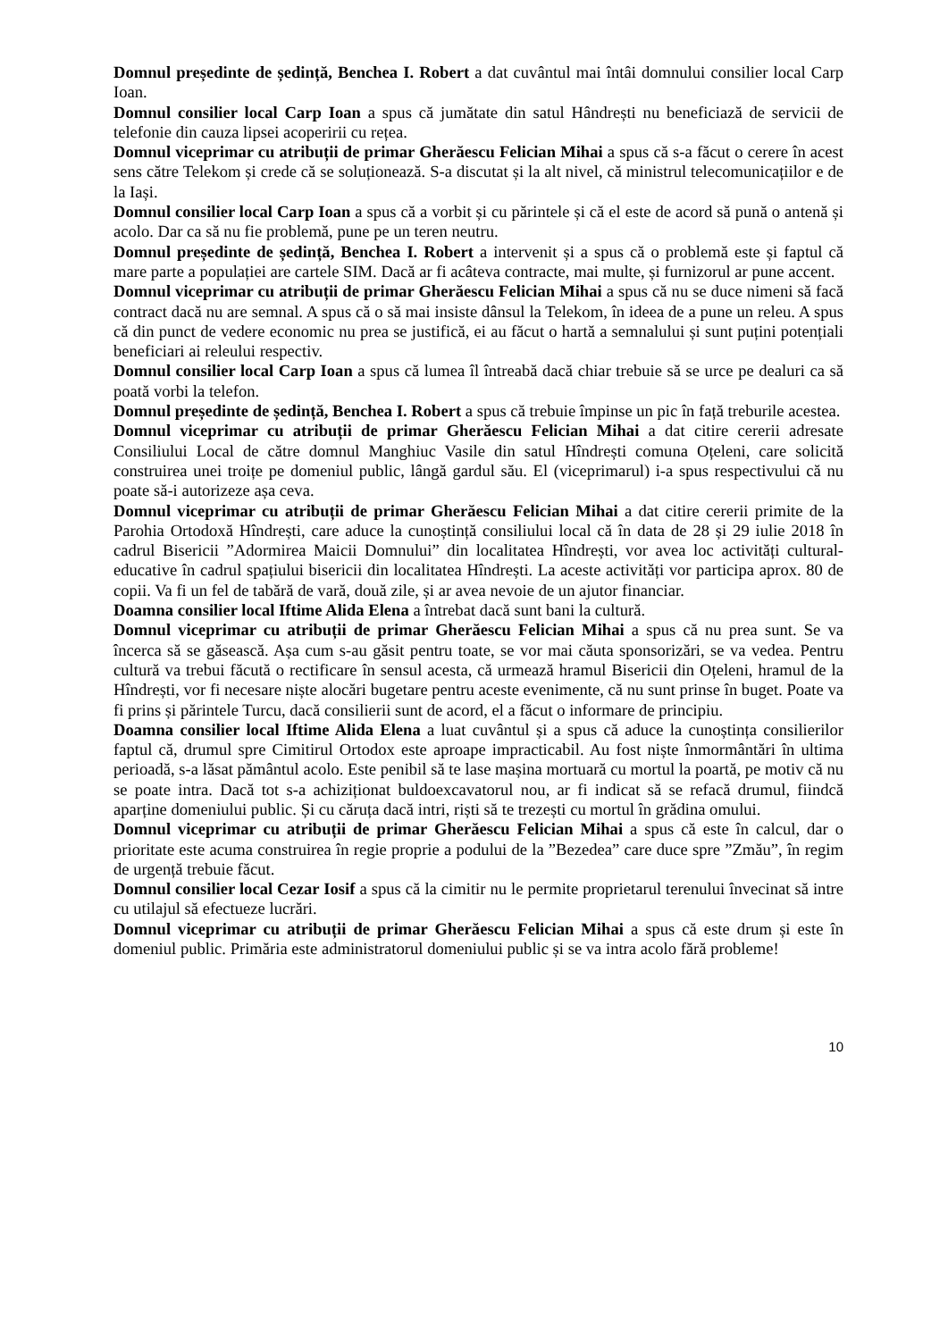Domnul președinte de ședință, Benchea I. Robert a dat cuvântul mai întâi domnului consilier local Carp Ioan.
Domnul consilier local Carp Ioan a spus că jumătate din satul Hândrești nu beneficiază de servicii de telefonie din cauza lipsei acoperirii cu rețea.
Domnul viceprimar cu atribuții de primar Gherăescu Felician Mihai a spus că s-a făcut o cerere în acest sens către Telekom și crede că se soluționează. S-a discutat și la alt nivel, că ministrul telecomunicațiilor e de la Iași.
Domnul consilier local Carp Ioan a spus că a vorbit și cu părintele și că el este de acord să pună o antenă și acolo. Dar ca să nu fie problemă, pune pe un teren neutru.
Domnul președinte de ședință, Benchea I. Robert a intervenit și a spus că o problemă este și faptul că mare parte a populației are cartele SIM. Dacă ar fi acâteva contracte, mai multe, și furnizorul ar pune accent.
Domnul viceprimar cu atribuții de primar Gherăescu Felician Mihai a spus că nu se duce nimeni să facă contract dacă nu are semnal. A spus că o să mai insiste dânsul la Telekom, în ideea de a pune un releu. A spus că din punct de vedere economic nu prea se justifică, ei au făcut o hartă a semnalului și sunt puțini potențiali beneficiari ai releului respectiv.
Domnul consilier local Carp Ioan a spus că lumea îl întreabă dacă chiar trebuie să se urce pe dealuri ca să poată vorbi la telefon.
Domnul președinte de ședință, Benchea I. Robert a spus că trebuie împinse un pic în față treburile acestea.
Domnul viceprimar cu atribuții de primar Gherăescu Felician Mihai a dat citire cererii adresate Consiliului Local de către domnul Manghiuc Vasile din satul Hîndrești comuna Oțeleni, care solicită construirea unei troițe pe domeniul public, lângă gardul său. El (viceprimarul) i-a spus respectivului că nu poate să-i autorizeze așa ceva.
Domnul viceprimar cu atribuții de primar Gherăescu Felician Mihai a dat citire cererii primite de la Parohia Ortodoxă Hîndrești, care aduce la cunoștință consiliului local că în data de 28 și 29 iulie 2018 în cadrul Bisericii ”Adormirea Maicii Domnului” din localitatea Hîndrești, vor avea loc activități cultural-educative în cadrul spațiului bisericii din localitatea Hîndrești. La aceste activități vor participa aprox. 80 de copii. Va fi un fel de tabără de vară, două zile, și ar avea nevoie de un ajutor financiar.
Doamna consilier local Iftime Alida Elena a întrebat dacă sunt bani la cultură.
Domnul viceprimar cu atribuții de primar Gherăescu Felician Mihai a spus că nu prea sunt. Se va încerca să se găsească. Așa cum s-au găsit pentru toate, se vor mai căuta sponsorizări, se va vedea. Pentru cultură va trebui făcută o rectificare în sensul acesta, că urmează hramul Bisericii din Oțeleni, hramul de la Hîndrești, vor fi necesare niște alocări bugetare pentru aceste evenimente, că nu sunt prinse în buget. Poate va fi prins și părintele Turcu, dacă consilierii sunt de acord, el a făcut o informare de principiu.
Doamna consilier local Iftime Alida Elena a luat cuvântul și a spus că aduce la cunoștința consilierilor faptul că, drumul spre Cimitirul Ortodox este aproape impracticabil. Au fost niște înmormântări în ultima perioadă, s-a lăsat pământul acolo. Este penibil să te lase mașina mortuară cu mortul la poartă, pe motiv că nu se poate intra. Dacă tot s-a achiziționat buldoexcavatorul nou, ar fi indicat să se refacă drumul, fiindcă aparține domeniului public. Și cu căruța dacă intri, riști să te trezești cu mortul în grădina omului.
Domnul viceprimar cu atribuții de primar Gherăescu Felician Mihai a spus că este în calcul, dar o prioritate este acuma construirea în regie proprie a podului de la ”Bezedea” care duce spre ”Zmău”, în regim de urgență trebuie făcut.
Domnul consilier local Cezar Iosif a spus că la cimitir nu le permite proprietarul terenului învecinat să intre cu utilajul să efectueze lucrări.
Domnul viceprimar cu atribuții de primar Gherăescu Felician Mihai a spus că este drum și este în domeniul public. Primăria este administratorul domeniului public și se va intra acolo fără probleme!
10